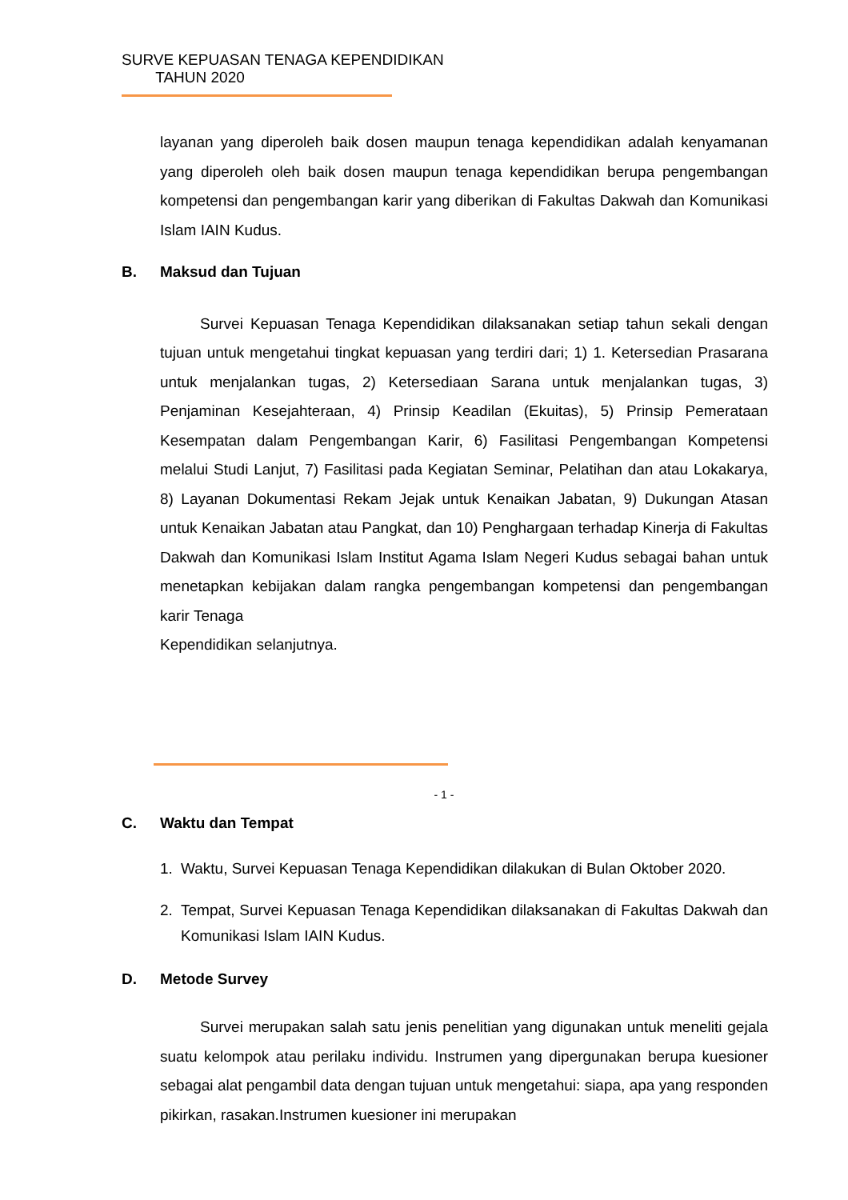SURVE KEPUASAN TENAGA KEPENDIDIKAN
TAHUN 2020
layanan yang diperoleh baik dosen maupun tenaga kependidikan adalah kenyamanan yang diperoleh oleh baik dosen maupun tenaga kependidikan berupa pengembangan kompetensi dan pengembangan karir yang diberikan di Fakultas Dakwah dan Komunikasi Islam IAIN Kudus.
B. Maksud dan Tujuan
Survei Kepuasan Tenaga Kependidikan dilaksanakan setiap tahun sekali dengan tujuan untuk mengetahui tingkat kepuasan yang terdiri dari; 1) 1. Ketersedian Prasarana untuk menjalankan tugas, 2) Ketersediaan Sarana untuk menjalankan tugas, 3) Penjaminan Kesejahteraan, 4) Prinsip Keadilan (Ekuitas), 5) Prinsip Pemerataan Kesempatan dalam Pengembangan Karir, 6) Fasilitasi Pengembangan Kompetensi melalui Studi Lanjut, 7) Fasilitasi pada Kegiatan Seminar, Pelatihan dan atau Lokakarya, 8) Layanan Dokumentasi Rekam Jejak untuk Kenaikan Jabatan, 9) Dukungan Atasan untuk Kenaikan Jabatan atau Pangkat, dan 10) Penghargaan terhadap Kinerja di Fakultas Dakwah dan Komunikasi Islam Institut Agama Islam Negeri Kudus sebagai bahan untuk menetapkan kebijakan dalam rangka pengembangan kompetensi dan pengembangan karir Tenaga
Kependidikan selanjutnya.
- 1 -
C. Waktu dan Tempat
1. Waktu, Survei Kepuasan Tenaga Kependidikan dilakukan di Bulan Oktober 2020.
2. Tempat, Survei Kepuasan Tenaga Kependidikan dilaksanakan di Fakultas Dakwah dan Komunikasi Islam IAIN Kudus.
D. Metode Survey
Survei merupakan salah satu jenis penelitian yang digunakan untuk meneliti gejala suatu kelompok atau perilaku individu. Instrumen yang dipergunakan berupa kuesioner sebagai alat pengambil data dengan tujuan untuk mengetahui: siapa, apa yang responden pikirkan, rasakan.Instrumen kuesioner ini merupakan